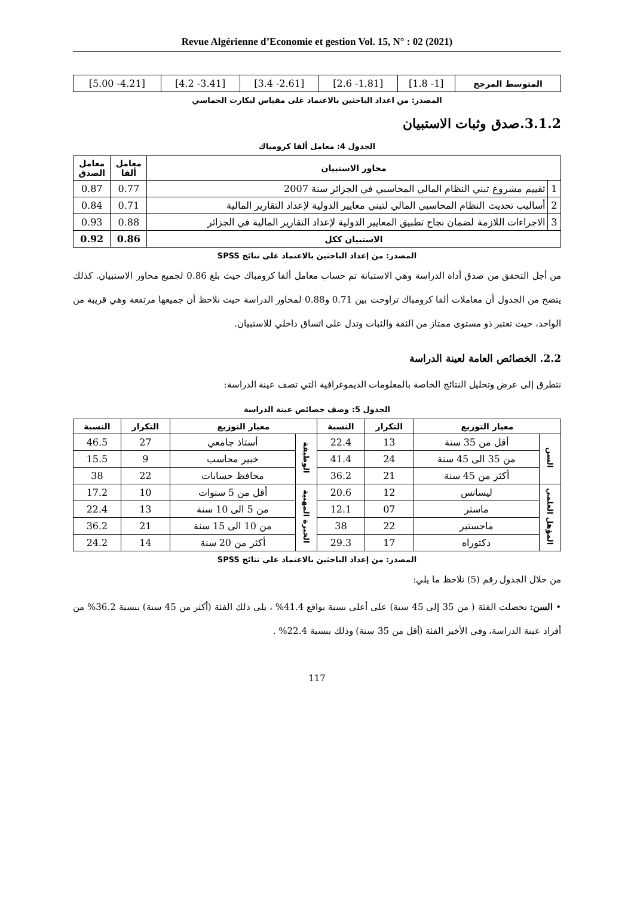Revue Algérienne d’Economie et gestion Vol. 15, N° : 02 (2021)
| المتوسط المرجح | [1- 1.8] | [1.81- 2.6] | [2.61- 3.4] | [3.41- 4.2] | [4.21- 5.00] |
المصدر: من اعداد الباحثين بالاعتماد على مقياس ليكارت الخماسي
3.1.2.صدق وثبات الاستبيان
الجدول 4: معامل ألفا كرومباك
| محاور الاستبيان | | معامل ألفا | معامل الصدق |
| --- | --- | --- | --- |
| 1 | تقييم مشروع تبني النظام المالي المحاسبي في الجزائر سنة 2007 | 0.77 | 0.87 |
| 2 | أساليب تحديث النظام المحاسبي المالي لتبني معايير الدولية لإعداد التقارير المالية | 0.71 | 0.84 |
| 3 | الاجراءات اللازمة لضمان نجاح تطبيق المعايير الدولية لإعداد التقارير المالية في الجزائر | 0.88 | 0.93 |
| الاستبيان ككل | | 0.86 | 0.92 |
المصدر: من إعداد الباحثين بالاعتماد على نتائج SPSS
من أجل التحقق من صدق أداة الدراسة وهي الاستبانة تم حساب معامل ألفا كرومباك حيث بلغ 0.86 لجميع محاور الاستبيان. كذلك يتضح من الجدول أن معاملات ألفا كرومباك تراوحت بين 0.71 و0.88 لمحاور الدراسة حيث نلاحظ أن جميعها مرتفعة وهي قريبة من الواحد، حيث تعتبر ذو مستوى ممتاز من الثقة والثبات وتدل على اتساق داخلي للاستبيان.
2.2. الخصائص العامة لعينة الدراسة
نتطرق إلى عرض وتحليل النتائج الخاصة بالمعلومات الديموغرافية التي تصف عينة الدراسة:
الجدول 5: وصف خصائص عينة الدراسة
| معيار التوزيع | | التكرار | النسبة | معيار التوزيع | | التكرار | النسبة |
| --- | --- | --- | --- | --- | --- | --- | --- |
| السن | أقل من 35 سنة | 13 | 22.4 | الوظيفة | أستاذ جامعي | 27 | 46.5 |
| | من 35 الى 45 سنة | 24 | 41.4 | | خبير محاسب | 9 | 15.5 |
| | أكثر من 45 سنة | 21 | 36.2 | | محافظ حسابات | 22 | 38 |
| المؤهل العلمي | ليسانس | 12 | 20.6 | الخبرة المهنية | أقل من 5 سنوات | 10 | 17.2 |
| | ماستر | 07 | 12.1 | | من 5 الى 10 سنة | 13 | 22.4 |
| | ماجستير | 22 | 38 | | من 10 الى 15 سنة | 21 | 36.2 |
| | دكتوراه | 17 | 29.3 | | أكثر من 20 سنة | 14 | 24.2 |
المصدر: من إعداد الباحثين بالاعتماد على نتائج SPSS
من خلال الجدول رقم (5) نلاحظ ما يلي:
• السن: تحصلت الفئة ( من 35 إلى 45 سنة) على أعلى نسبة بواقع 41.4% ، يلي ذلك الفئة (أكثر من 45 سنة) بنسبة 36.2% من أفراد عينة الدراسة، وفي الأخير الفئة (أقل من 35 سنة) وذلك بنسبة 22.4% .
117